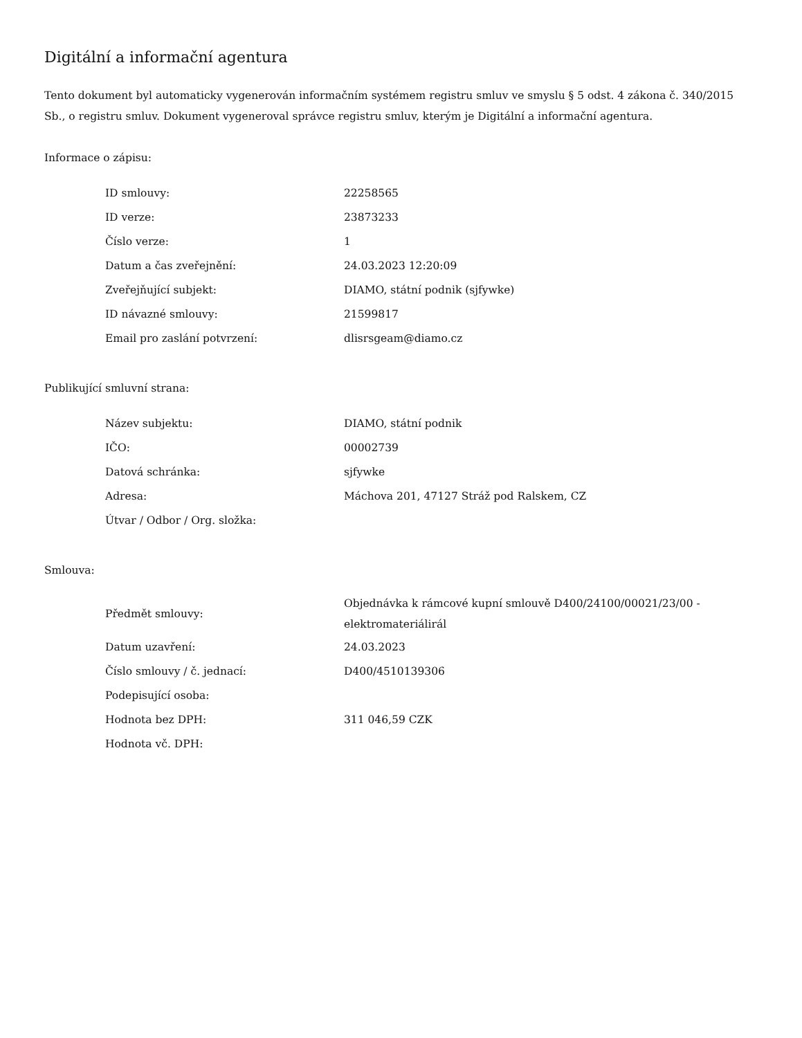Digitální a informační agentura
Tento dokument byl automaticky vygenerován informačním systémem registru smluv ve smyslu § 5 odst. 4 zákona č. 340/2015 Sb., o registru smluv. Dokument vygeneroval správce registru smluv, kterým je Digitální a informační agentura.
Informace o zápisu:
| ID smlouvy: | 22258565 |
| ID verze: | 23873233 |
| Číslo verze: | 1 |
| Datum a čas zveřejnění: | 24.03.2023 12:20:09 |
| Zveřejňující subjekt: | DIAMO, státní podnik (sjfywke) |
| ID návazné smlouvy: | 21599817 |
| Email pro zaslání potvrzení: | dlisrsgeam@diamo.cz |
Publikující smluvní strana:
| Název subjektu: | DIAMO, státní podnik |
| IČO: | 00002739 |
| Datová schránka: | sjfywke |
| Adresa: | Máchova 201, 47127 Stráž pod Ralskem, CZ |
| Útvar / Odbor / Org. složka: | |
Smlouva:
| Předmět smlouvy: | Objednávka k rámcové kupní smlouvě D400/24100/00021/23/00 - elektromateriálirál |
| Datum uzavření: | 24.03.2023 |
| Číslo smlouvy / č. jednací: | D400/4510139306 |
| Podepisující osoba: | |
| Hodnota bez DPH: | 311 046,59 CZK |
| Hodnota vč. DPH: | |